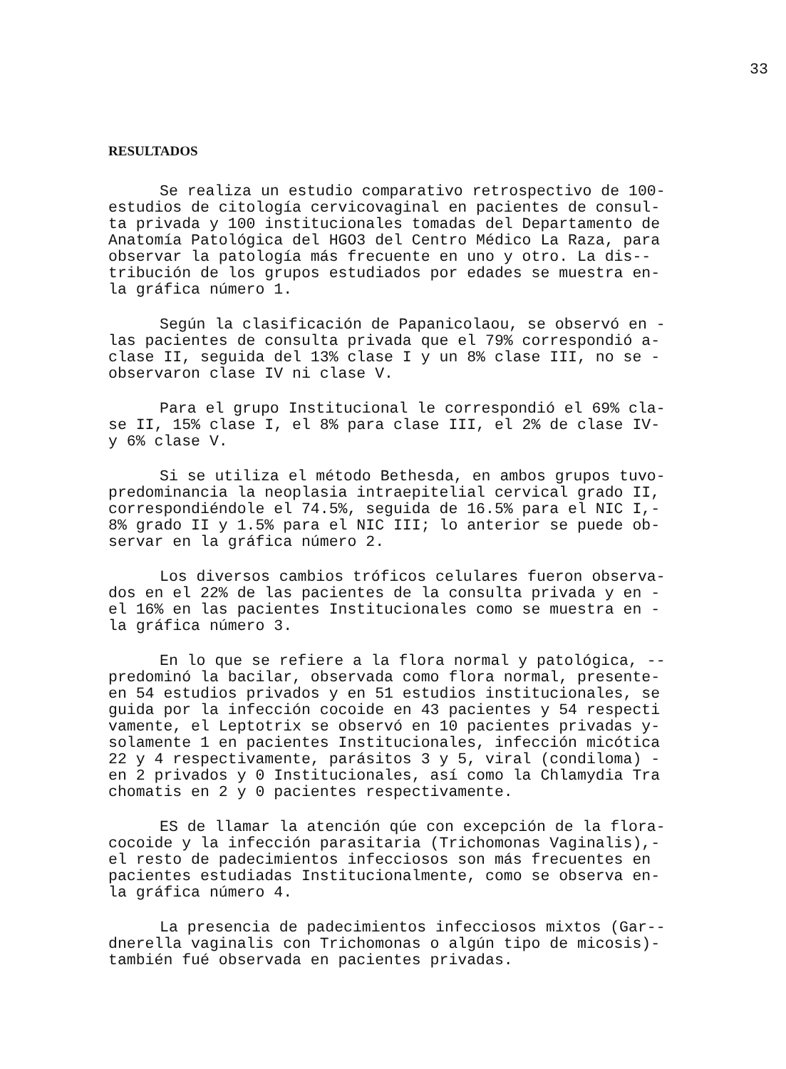33
RESULTADOS
Se realiza un estudio comparativo retrospectivo de 100- estudios de citología cervicovaginal en pacientes de consul- ta privada y 100 institucionales tomadas del Departamento de Anatomía Patológica del HGO3 del Centro Médico La Raza, para observar la patología más frecuente en uno y otro. La dis-- tribución de los grupos estudiados por edades se muestra en- la gráfica número 1.
Según la clasificación de Papanicolaou, se observó en - las pacientes de consulta privada que el 79% correspondió a- clase II, seguida del 13% clase I y un 8% clase III, no se - observaron clase IV ni clase V.
Para el grupo Institucional le correspondió el 69% cla- se II, 15% clase I, el 8% para clase III, el 2% de clase IV- y 6% clase V.
Si se utiliza el método Bethesda, en ambos grupos tuvo- predominancia la neoplasia intraepitelial cervical grado II, correspondiéndole el 74.5%, seguida de 16.5% para el NIC I,- 8% grado II y 1.5% para el NIC III; lo anterior se puede ob- servar en la gráfica número 2.
Los diversos cambios tróficos celulares fueron observa- dos en el 22% de las pacientes de la consulta privada y en - el 16% en las pacientes Institucionales como se muestra en - la gráfica número 3.
En lo que se refiere a la flora normal y patológica, -- predominó la bacilar, observada como flora normal, presente- en 54 estudios privados y en 51 estudios institucionales, se guida por la infección cocoide en 43 pacientes y 54 respecti vamente, el Leptotrix se observó en 10 pacientes privadas y- solamente 1 en pacientes Institucionales, infección micótica 22 y 4 respectivamente, parásitos 3 y 5, viral (condiloma) - en 2 privados y 0 Institucionales, así como la Chlamydia Tra chomatis en 2 y 0 pacientes respectivamente.
ES de llamar la atención qúe con excepción de la flora- cocoide y la infección parasitaria (Trichomonas Vaginalis),- el resto de padecimientos infecciosos son más frecuentes en pacientes estudiadas Institucionalmente, como se observa en- la gráfica número 4.
La presencia de padecimientos infecciosos mixtos (Gar-- dnerella vaginalis con Trichomonas o algún tipo de micosis)- también fué observada en pacientes privadas.